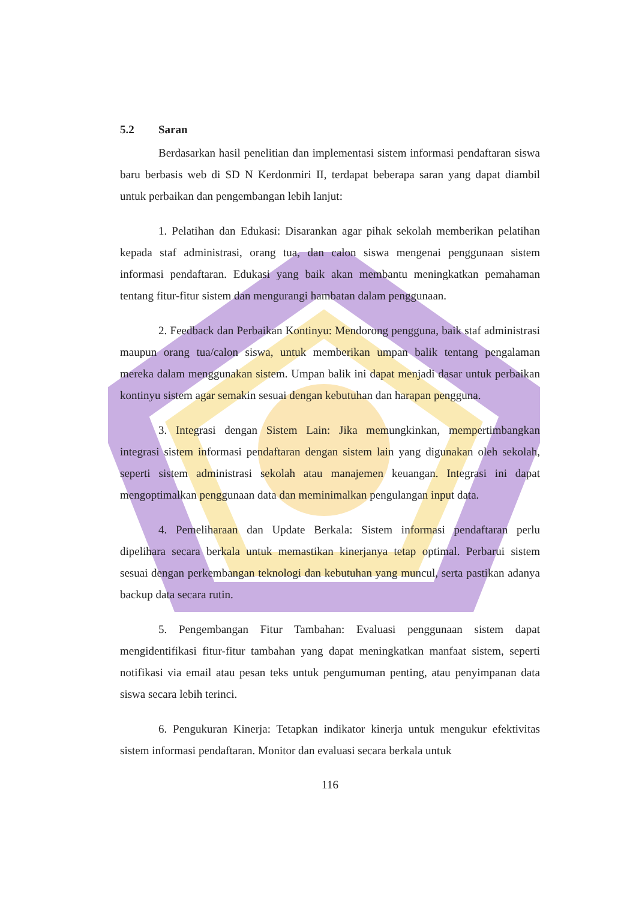5.2 Saran
Berdasarkan hasil penelitian dan implementasi sistem informasi pendaftaran siswa baru berbasis web di SD N Kerdonmiri II, terdapat beberapa saran yang dapat diambil untuk perbaikan dan pengembangan lebih lanjut:
1. Pelatihan dan Edukasi: Disarankan agar pihak sekolah memberikan pelatihan kepada staf administrasi, orang tua, dan calon siswa mengenai penggunaan sistem informasi pendaftaran. Edukasi yang baik akan membantu meningkatkan pemahaman tentang fitur-fitur sistem dan mengurangi hambatan dalam penggunaan.
2. Feedback dan Perbaikan Kontinyu: Mendorong pengguna, baik staf administrasi maupun orang tua/calon siswa, untuk memberikan umpan balik tentang pengalaman mereka dalam menggunakan sistem. Umpan balik ini dapat menjadi dasar untuk perbaikan kontinyu sistem agar semakin sesuai dengan kebutuhan dan harapan pengguna.
3. Integrasi dengan Sistem Lain: Jika memungkinkan, mempertimbangkan integrasi sistem informasi pendaftaran dengan sistem lain yang digunakan oleh sekolah, seperti sistem administrasi sekolah atau manajemen keuangan. Integrasi ini dapat mengoptimalkan penggunaan data dan meminimalkan pengulangan input data.
4. Pemeliharaan dan Update Berkala: Sistem informasi pendaftaran perlu dipelihara secara berkala untuk memastikan kinerjanya tetap optimal. Perbarui sistem sesuai dengan perkembangan teknologi dan kebutuhan yang muncul, serta pastikan adanya backup data secara rutin.
5. Pengembangan Fitur Tambahan: Evaluasi penggunaan sistem dapat mengidentifikasi fitur-fitur tambahan yang dapat meningkatkan manfaat sistem, seperti notifikasi via email atau pesan teks untuk pengumuman penting, atau penyimpanan data siswa secara lebih terinci.
6. Pengukuran Kinerja: Tetapkan indikator kinerja untuk mengukur efektivitas sistem informasi pendaftaran. Monitor dan evaluasi secara berkala untuk
116